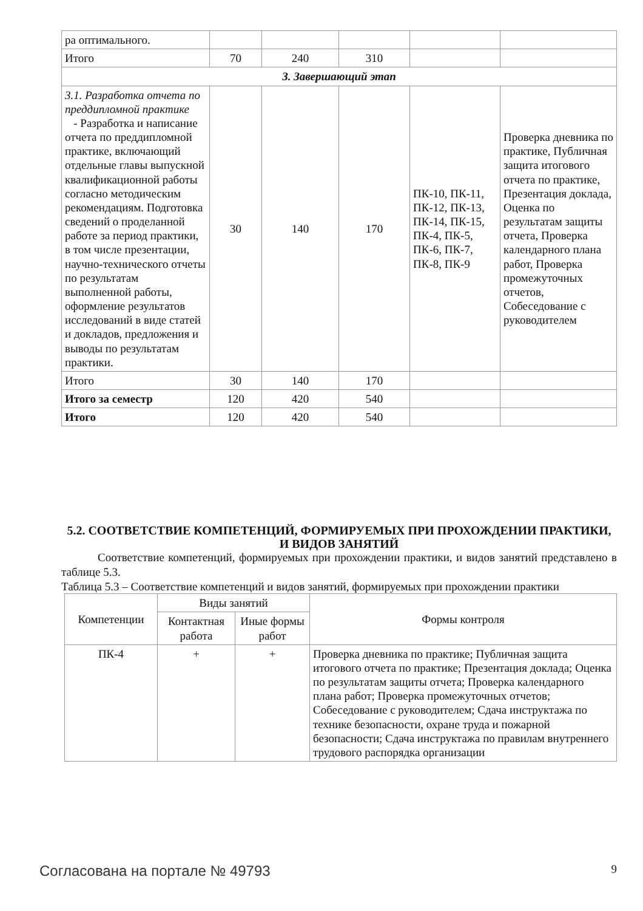| ра оптимального. | | | | | |
| Итого | 70 | 240 | 310 | | |
| 3. Завершающий этап | | | | | |
| 3.1. Разработка отчета по преддипломной практике - Разработка и написание отчета по преддипломной практике, включающий отдельные главы выпускной квалификационной работы согласно методическим рекомендациям. Подготовка сведений о проделанной работе за период практики, в том числе презентации, научно-технического отчеты по результатам выполненной работы, оформление результатов исследований в виде статей и докладов, предложения и выводы по результатам практики. | 30 | 140 | 170 | ПК-10, ПК-11, ПК-12, ПК-13, ПК-14, ПК-15, ПК-4, ПК-5, ПК-6, ПК-7, ПК-8, ПК-9 | Проверка дневника по практике, Публичная защита итогового отчета по практике, Презентация доклада, Оценка по результатам защиты отчета, Проверка календарного плана работ, Проверка промежуточных отчетов, Собеседование с руководителем |
| Итого | 30 | 140 | 170 | | |
| Итого за семестр | 120 | 420 | 540 | | |
| Итого | 120 | 420 | 540 | | |
5.2. СООТВЕТСТВИЕ КОМПЕТЕНЦИЙ, ФОРМИРУЕМЫХ ПРИ ПРОХОЖДЕНИИ ПРАКТИКИ, И ВИДОВ ЗАНЯТИЙ
Соответствие компетенций, формируемых при прохождении практики, и видов занятий представлено в таблице 5.3.
Таблица 5.3 – Соответствие компетенций и видов занятий, формируемых при прохождении практики
| Компетенции | Виды занятий | | Формы контроля |
| --- | --- | --- | --- |
| | Контактная работа | Иные формы работ | |
| ПК-4 | + | + | Проверка дневника по практике; Публичная защита итогового отчета по практике; Презентация доклада; Оценка по результатам защиты отчета; Проверка календарного плана работ; Проверка промежуточных отчетов; Собеседование с руководителем; Сдача инструктажа по технике безопасности, охране труда и пожарной безопасности; Сдача инструктажа по правилам внутреннего трудового распорядка организации |
Согласована на портале № 49793 9